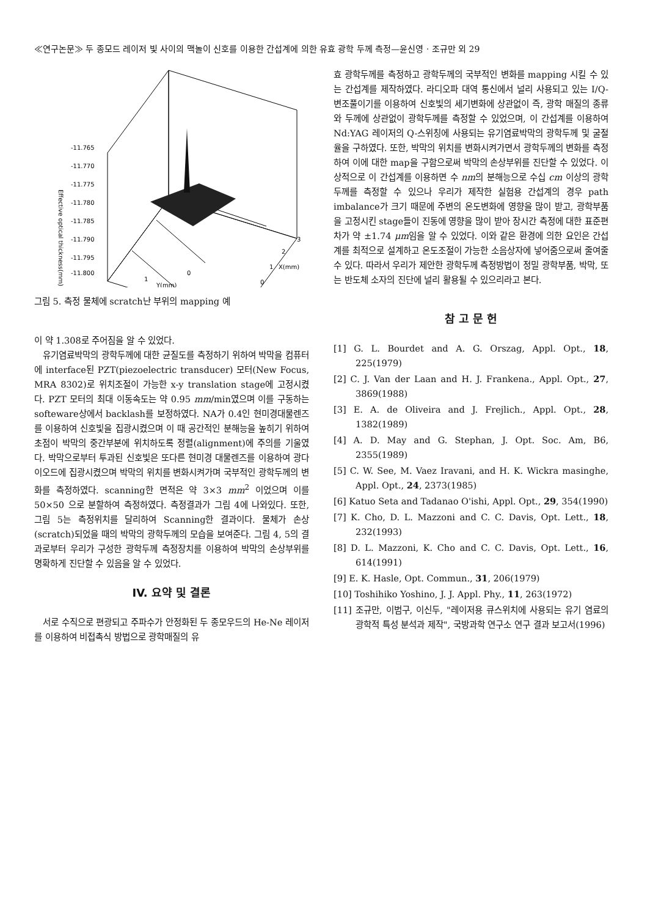≪연구논문≫ 두 종모드 레이저 빛 사이의 맥놀이 신호를 이용한 간섭계에 의한 유효 광학 두께 측정—윤신영 · 조규만 외 29
-11.765
-11.770
-11.775
-11.780
-11.785
-11.790
-11.795
-11.800
3
2
1
0
1
0
Y(mm)
X(mm)
Effective optical thickness(mm)
그림 5. 측정 물체에 scratch난 부위의 mapping 예
이 약 1.308로 주어짐을 알 수 있었다.
유기염료박막의 광학두께에 대한 균질도를 측정하기 위하여 박막을 컴퓨터에 interface된 PZT(piezoelectric transducer) 모터(New Focus, MRA 8302)로 위치조절이 가능한 x-y translation stage에 고정시켰다. PZT 모터의 최대 이동속도는 약 0.95 mm/min였으며 이를 구동하는 softeware상에서 backlash를 보정하였다. NA가 0.4인 현미경대물렌즈를 이용하여 신호빛을 집광시켰으며 이 때 공간적인 분해능을 높히기 위하여 초점이 박막의 중간부분에 위치하도록 정렬(alignment)에 주의를 기울였다. 박막으로부터 투과된 신호빛은 또다른 현미경 대물렌즈를 이용하여 광다이오드에 집광시켰으며 박막의 위치를 변화시켜가며 국부적인 광학두께의 변화를 측정하였다. scanning한 면적은 약 3×3 mm<sup>2</sup> 이었으며 이를 50×50 으로 분할하여 측정하였다. 측정결과가 그림 4에 나와있다. 또한, 그림 5는 측정위치를 달리하여 Scanning한 결과이다. 물체가 손상(scratch)되었을 때의 박막의 광학두께의 모습을 보여준다. 그림 4, 5의 결과로부터 우리가 구성한 광학두께 측정장치를 이용하여 박막의 손상부위를 명확하게 진단할 수 있음을 알 수 있었다.
IV. 요약 및 결론
서로 수직으로 편광되고 주파수가 안정화된 두 종모우드의 He-Ne 레이저를 이용하여 비접촉식 방법으로 광학매질의 유
효 광학두께를 측정하고 광학두께의 국부적인 변화를 mapping 시킬 수 있는 간섭계를 제작하였다. 라디오파 대역 통신에서 널리 사용되고 있는 I/Q-변조풀이기를 이용하여 신호빛의 세기변화에 상관없이 즉, 광학 매질의 종류와 두께에 상관없이 광학두께를 측정할 수 있었으며, 이 간섭계를 이용하여 Nd:YAG 레이저의 Q-스위칭에 사용되는 유기염료박막의 광학두께 및 굴절율을 구하였다. 또한, 박막의 위치를 변화시켜가면서 광학두께의 변화를 측정하여 이에 대한 map을 구함으로써 박막의 손상부위를 진단할 수 있었다. 이상적으로 이 간섭계를 이용하면 수 nm의 분해능으로 수십 cm 이상의 광학두께를 측정할 수 있으나 우리가 제작한 실험용 간섭계의 경우 path imbalance가 크기 때문에 주변의 온도변화에 영향을 많이 받고, 광학부품을 고정시킨 stage들이 진동에 영향을 많이 받아 장시간 측정에 대한 표준편차가 약 ±1.74 μm임을 알 수 있었다. 이와 같은 환경에 의한 요인은 간섭계를 최적으로 설계하고 온도조절이 가능한 소음상자에 넣어줌으로써 줄여줄 수 있다. 따라서 우리가 제안한 광학두께 측정방법이 정밀 광학부품, 박막, 또는 반도체 소자의 진단에 널리 활용될 수 있으리라고 본다.
참 고 문 헌
[1] G. L. Bourdet and A. G. Orszag, Appl. Opt., 18, 225(1979)
[2] C. J. Van der Laan and H. J. Frankena., Appl. Opt., 27, 3869(1988)
[3] E. A. de Oliveira and J. Frejlich., Appl. Opt., 28, 1382(1989)
[4] A. D. May and G. Stephan, J. Opt. Soc. Am, B6, 2355(1989)
[5] C. W. See, M. Vaez Iravani, and H. K. Wickra masinghe, Appl. Opt., 24, 2373(1985)
[6] Katuo Seta and Tadanao O'ishi, Appl. Opt., 29, 354(1990)
[7] K. Cho, D. L. Mazzoni and C. C. Davis, Opt. Lett., 18, 232(1993)
[8] D. L. Mazzoni, K. Cho and C. C. Davis, Opt. Lett., 16, 614(1991)
[9] E. K. Hasle, Opt. Commun., 31, 206(1979)
[10] Toshihiko Yoshino, J. J. Appl. Phy., 11, 263(1972)
[11] 조규만, 이범구, 이신두, "레이저용 큐스위치에 사용되는 유기 염료의 광학적 특성 분석과 제작", 국방과학 연구소 연구 결과 보고서(1996)